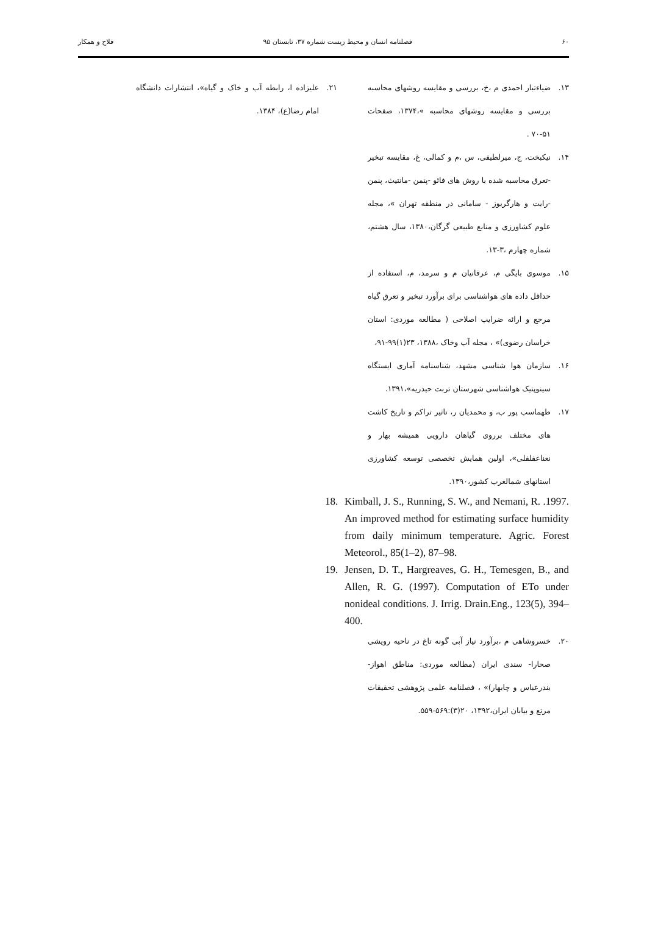۶۰ فصلنامه انسان و محیط زیست شماره ۳۷، تابستان ۹۵ فلاح و همکار
۱۳. ضیاءتبار احمدی م ،خ، بررسی و مقایسه روشهای محاسبه بررسی و مقایسه روشهای محاسبه »،۱۳۷۴، صفحات ۵۱-۷۰ .
۱۴. نیکبخت، ج، میرلطیفی، س ،م و کمالی، غ، مقایسه تبخیر -تعرق محاسبه شده با روش های فائو -پنمن -مانتیث، پنمن -رایت و هارگریوز - سامانی در منطقه تهران »، مجله علوم کشاورزی و منابع طبیعی گرگان،۱۳۸۰، سال هشتم، شماره چهارم ،۳-۱۳.
۱۵. موسوی بایگی م، عرفانیان م و سرمد، م، استفاده از حداقل داده های هواشناسی برای برآورد تبخیر و تعرق گیاه مرجع و ارائه ضرایب اصلاحی ( مطالعه موردی: استان خراسان رضوی)» ، مجله آب وخاک ،۱۳۸۸، ۲۳(۱)۹۹-۹۱،
۱۶. سازمان هوا شناسی مشهد، شناسنامه آماری ایستگاه سینوپتیک هواشناسی شهرستان تربت حیدریه»،۱۳۹۱.
۱۷. طهماسب پور ب، و محمدیان ر، تاثیر تراکم و تاریخ کاشت های مختلف برروی گیاهان دارویی همیشه بهار و نعناعفلفلی»، اولین همایش تخصصی توسعه کشاورزی استانهای شمالغرب کشور،۱۳۹۰.
18. Kimball, J. S., Running, S. W., and Nemani, R. .1997. An improved method for estimating surface humidity from daily minimum temperature. Agric. Forest Meteorol., 85(1–2), 87–98.
19. Jensen, D. T., Hargreaves, G. H., Temesgen, B., and Allen, R. G. (1997). Computation of ETo under nonideal conditions. J. Irrig. Drain.Eng., 123(5), 394–400.
۲۰. خسروشاهی م ،برآورد نیاز آبی گونه تاغ در ناحیه رویشی صحارا- سندی ایران (مطالعه موردی: مناطق اهواز- بندرعباس و چابهار)» ، فصلنامه علمی پژوهشی تحقیقات مرتع و بیابان ایران،۱۳۹۲، ۲۰(۳):۵۶۹-۵۵۹.
۲۱. علیزاده ا، رابطه آب و خاک و گیاه»، انتشارات دانشگاه امام رضا(ع)، ۱۳۸۴.